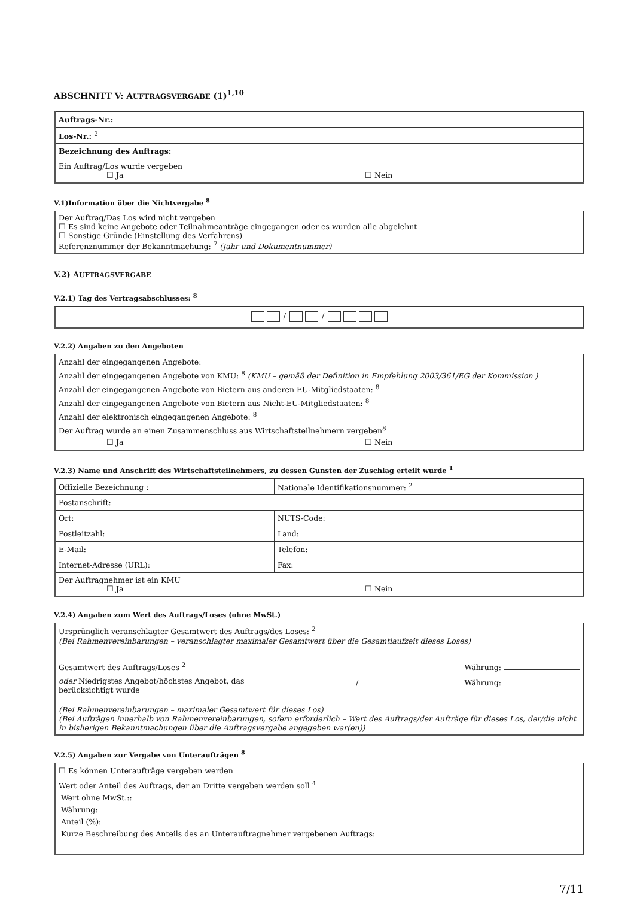ABSCHNITT V: AUFTRAGSVERGABE (1)<sup>1,10</sup>
| Auftrags-Nr.: |
| Los-Nr.: <sup>2</sup> |
| Bezeichnung des Auftrags: |
| Ein Auftrag/Los wurde vergeben ☐ Ja ☐ Nein |
V.1)Information über die Nichtvergabe <sup>8</sup>
Der Auftrag/Das Los wird nicht vergeben
☐ Es sind keine Angebote oder Teilnahmeanträge eingegangen oder es wurden alle abgelehnt
☐ Sonstige Gründe (Einstellung des Verfahrens)
Referenznummer der Bekanntmachung: <sup>7</sup> (Jahr und Dokumentnummer)
V.2) AUFTRAGSVERGABE
V.2.1) Tag des Vertragsabschlusses: <sup>8</sup>
/ /
V.2.2) Angaben zu den Angeboten
Anzahl der eingegangenen Angebote:
Anzahl der eingegangenen Angebote von KMU: <sup>8</sup> (KMU – gemäß der Definition in Empfehlung 2003/361/EG der Kommission )
Anzahl der eingegangenen Angebote von Bietern aus anderen EU-Mitgliedstaaten: <sup>8</sup>
Anzahl der eingegangenen Angebote von Bietern aus Nicht-EU-Mitgliedstaaten: <sup>8</sup>
Anzahl der elektronisch eingegangenen Angebote: <sup>8</sup>
Der Auftrag wurde an einen Zusammenschluss aus Wirtschaftsteilnehmern vergeben<sup>8</sup>
☐ Ja ☐ Nein
V.2.3) Name und Anschrift des Wirtschaftsteilnehmers, zu dessen Gunsten der Zuschlag erteilt wurde <sup>1</sup>
| Offizielle Bezeichnung : | Nationale Identifikationsnummer: <sup>2</sup> |
| Postanschrift: | |
| Ort: | NUTS-Code: |
| Postleitzahl: | Land: |
| E-Mail: | Telefon: |
| Internet-Adresse (URL): | Fax: |
| Der Auftragnehmer ist ein KMU ☐ Ja ☐ Nein | |
V.2.4) Angaben zum Wert des Auftrags/Loses (ohne MwSt.)
Ursprünglich veranschlagter Gesamtwert des Auftrags/des Loses: <sup>2</sup>
(Bei Rahmenvereinbarungen – veranschlagter maximaler Gesamtwert über die Gesamtlaufzeit dieses Loses)
Gesamtwert des Auftrags/Loses <sup>2</sup> Währung:
oder Niedrigstes Angebot/höchstes Angebot, das berücksichtigt wurde / Währung:
(Bei Rahmenvereinbarungen – maximaler Gesamtwert für dieses Los)
(Bei Aufträgen innerhalb von Rahmenvereinbarungen, sofern erforderlich – Wert des Auftrags/der Aufträge für dieses Los, der/die nicht in bisherigen Bekanntmachungen über die Auftragsvergabe angegeben war(en))
V.2.5) Angaben zur Vergabe von Unteraufträgen <sup>8</sup>
☐ Es können Unteraufträge vergeben werden
Wert oder Anteil des Auftrags, der an Dritte vergeben werden soll <sup>4</sup>
Wert ohne MwSt.::
Währung:
Anteil (%):
Kurze Beschreibung des Anteils des an Unterauftragnehmer vergebenen Auftrags:
7/11